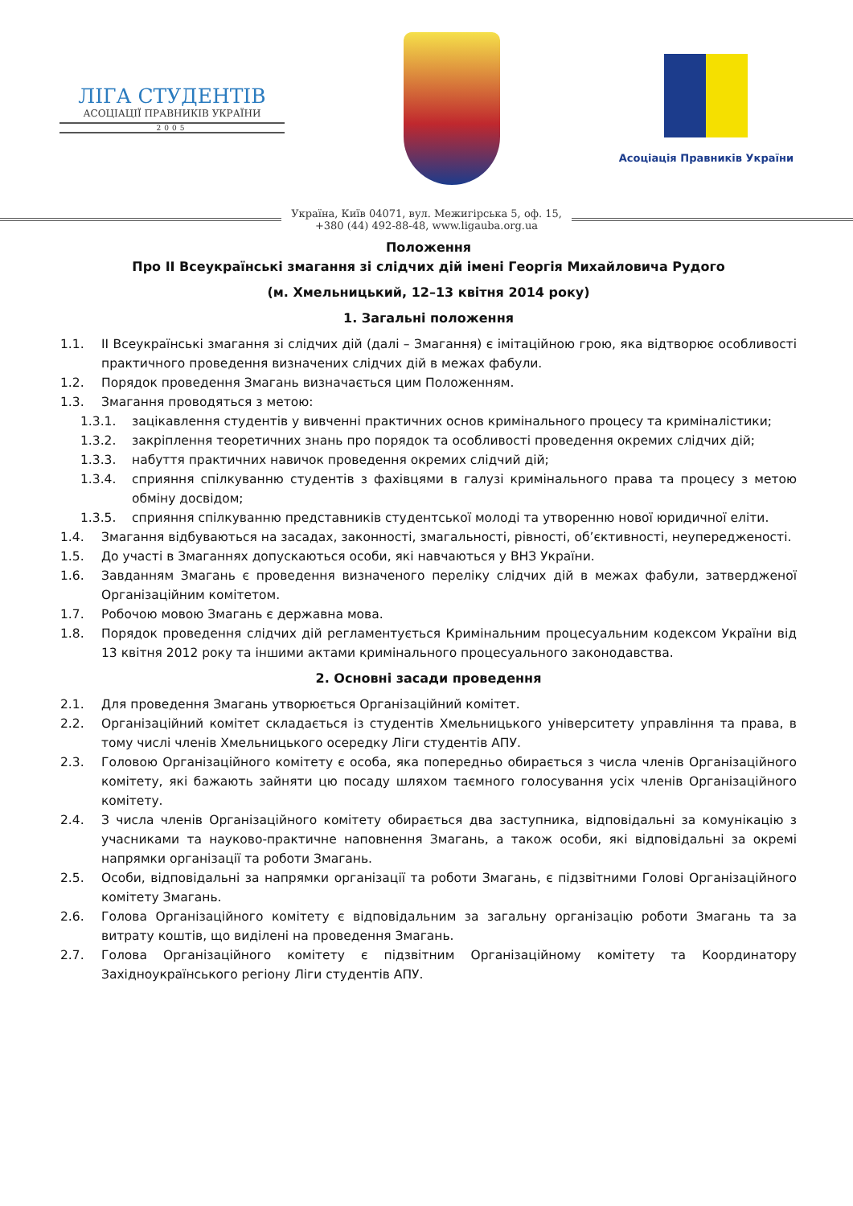ЛІГА СТУДЕНТІВ
АСОЦІАЦІЇ ПРАВНИКІВ УКРАЇНИ
2005
Асоціація Правників України
Україна, Київ 04071, вул. Межигірська 5, оф. 15,
+380 (44) 492-88-48, www.ligauba.org.ua
Положення
Про ІІ Всеукраїнські змагання зі слідчих дій імені Георгія Михайловича Рудого
(м. Хмельницький, 12–13 квітня 2014 року)
1. Загальні положення
1.1. ІІ Всеукраїнські змагання зі слідчих дій (далі – Змагання) є імітаційною грою, яка відтворює особливості практичного проведення визначених слідчих дій в межах фабули.
1.2. Порядок проведення Змагань визначається цим Положенням.
1.3. Змагання проводяться з метою:
1.3.1. зацікавлення студентів у вивченні практичних основ кримінального процесу та криміналістики;
1.3.2. закріплення теоретичних знань про порядок та особливості проведення окремих слідчих дій;
1.3.3. набуття практичних навичок проведення окремих слідчий дій;
1.3.4. сприяння спілкуванню студентів з фахівцями в галузі кримінального права та процесу з метою обміну досвідом;
1.3.5. сприяння спілкуванню представників студентської молоді та утворенню нової юридичної еліти.
1.4. Змагання відбуваються на засадах, законності, змагальності, рівності, об’єктивності, неупередженості.
1.5. До участі в Змаганнях допускаються особи, які навчаються у ВНЗ України.
1.6. Завданням Змагань є проведення визначеного переліку слідчих дій в межах фабули, затвердженої Організаційним комітетом.
1.7. Робочою мовою Змагань є державна мова.
1.8. Порядок проведення слідчих дій регламентується Кримінальним процесуальним кодексом України від 13 квітня 2012 року та іншими актами кримінального процесуального законодавства.
2. Основні засади проведення
2.1. Для проведення Змагань утворюється Організаційний комітет.
2.2. Організаційний комітет складається із студентів Хмельницького університету управління та права, в тому числі членів Хмельницького осередку Ліги студентів АПУ.
2.3. Головою Організаційного комітету є особа, яка попередньо обирається з числа членів Організаційного комітету, які бажають зайняти цю посаду шляхом таємного голосування усіх членів Організаційного комітету.
2.4. З числа членів Організаційного комітету обирається два заступника, відповідальні за комунікацію з учасниками та науково-практичне наповнення Змагань, а також особи, які відповідальні за окремі напрямки організації та роботи Змагань.
2.5. Особи, відповідальні за напрямки організації та роботи Змагань, є підзвітними Голові Організаційного комітету Змагань.
2.6. Голова Організаційного комітету є відповідальним за загальну організацію роботи Змагань та за витрату коштів, що виділені на проведення Змагань.
2.7. Голова Організаційного комітету є підзвітним Організаційному комітету та Координатору Західноукраїнського регіону Ліги студентів АПУ.